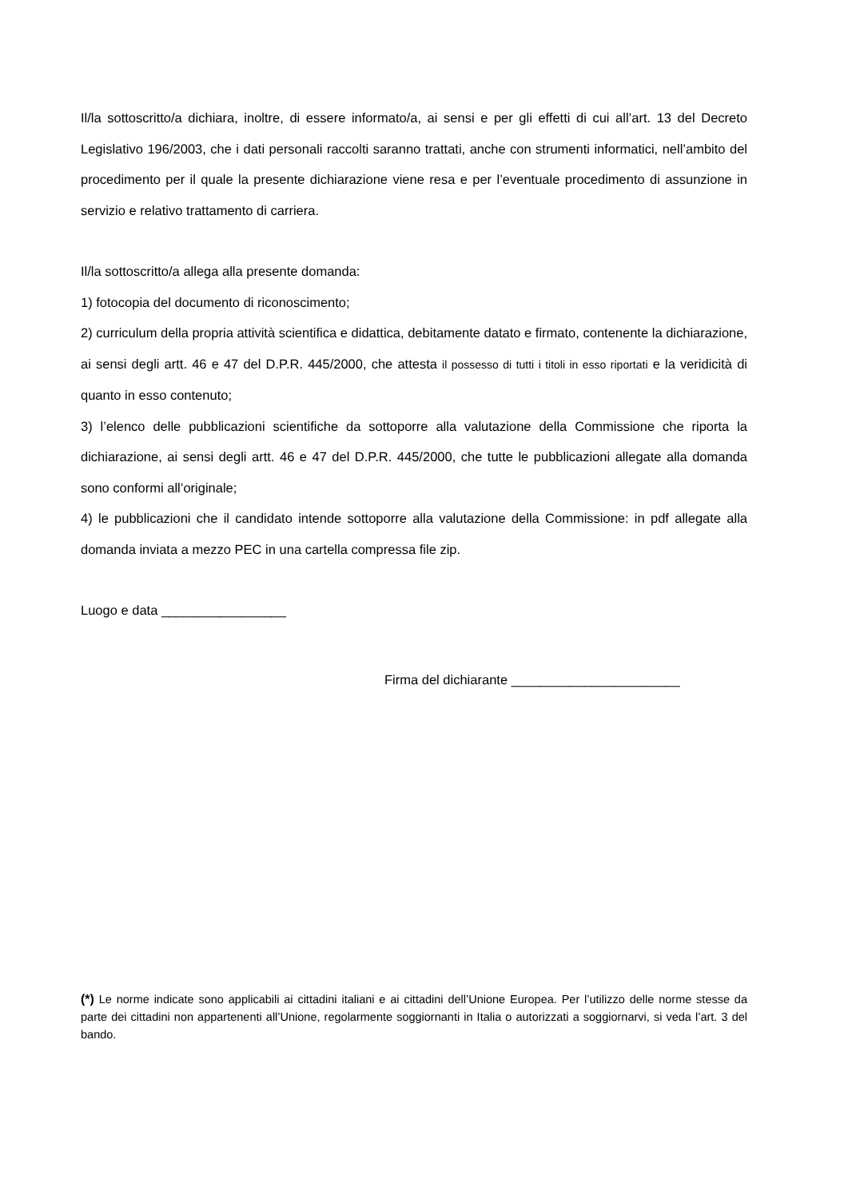Il/la sottoscritto/a dichiara, inoltre, di essere informato/a, ai sensi e per gli effetti di cui all’art. 13 del Decreto Legislativo 196/2003, che i dati personali raccolti saranno trattati, anche con strumenti informatici, nell’ambito del procedimento per il quale la presente dichiarazione viene resa e per l’eventuale procedimento di assunzione in servizio e relativo trattamento di carriera.
Il/la sottoscritto/a allega alla presente domanda:
1) fotocopia del documento di riconoscimento;
2) curriculum della propria attività scientifica e didattica, debitamente datato e firmato, contenente la dichiarazione, ai sensi degli artt. 46 e 47 del D.P.R. 445/2000, che attesta il possesso di tutti i titoli in esso riportati e la veridicità di quanto in esso contenuto;
3) l’elenco delle pubblicazioni scientifiche da sottoporre alla valutazione della Commissione che riporta la dichiarazione, ai sensi degli artt. 46 e 47 del D.P.R. 445/2000, che tutte le pubblicazioni allegate alla domanda sono conformi all’originale;
4) le pubblicazioni che il candidato intende sottoporre alla valutazione della Commissione: in pdf allegate alla domanda inviata a mezzo PEC in una cartella compressa file zip.
Luogo e data _________________
Firma del dichiarante _______________________
(*) Le norme indicate sono applicabili ai cittadini italiani e ai cittadini dell’Unione Europea. Per l’utilizzo delle norme stesse da parte dei cittadini non appartenenti all’Unione, regolarmente soggiornanti in Italia o autorizzati a soggiornarvi, si veda l’art. 3 del bando.